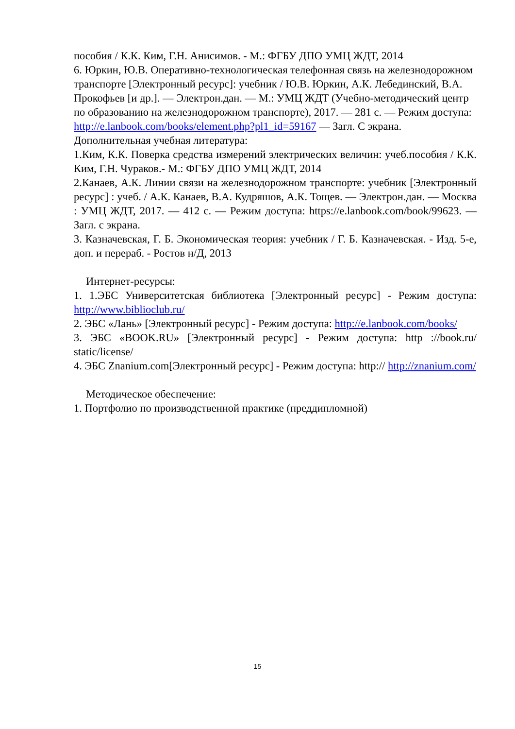пособия / К.К. Ким, Г.Н. Анисимов. - М.: ФГБУ ДПО УМЦ ЖДТ, 2014
6. Юркин, Ю.В. Оперативно-технологическая телефонная связь на железнодорожном транспорте [Электронный ресурс]: учебник / Ю.В. Юркин, А.К. Лебединский, В.А. Прокофьев [и др.]. — Электрон.дан. — М.: УМЦ ЖДТ (Учебно-методический центр по образованию на железнодорожном транспорте), 2017. — 281 с. — Режим доступа: http://e.lanbook.com/books/element.php?pl1_id=59167 — Загл. С экрана.
Дополнительная учебная литература:
1.Ким, К.К. Поверка средства измерений электрических величин: учеб.пособия / К.К. Ким, Г.Н. Чураков.- М.: ФГБУ ДПО УМЦ ЖДТ, 2014
2.Канаев, А.К. Линии связи на железнодорожном транспорте: учебник [Электронный ресурс] : учеб. / А.К. Канаев, В.А. Кудряшов, А.К. Тощев. — Электрон.дан. — Москва : УМЦ ЖДТ, 2017. — 412 с. — Режим доступа: https://e.lanbook.com/book/99623. — Загл. с экрана.
3. Казначевская, Г. Б. Экономическая теория: учебник / Г. Б. Казначевская. - Изд. 5-е, доп. и перераб. - Ростов н/Д, 2013
Интернет-ресурсы:
1. 1.ЭБС Университетская библиотека [Электронный ресурс] - Режим доступа: http://www.biblioclub.ru/
2. ЭБС «Лань» [Электронный ресурс] - Режим доступа: http://e.lanbook.com/books/
3. ЭБС «BOOK.RU» [Электронный ресурс] - Режим доступа: http ://book.ru/ static/license/
4. ЭБС Znanium.com[Электронный ресурс] - Режим доступа: http:// http://znanium.com/
Методическое обеспечение:
1. Портфолио по производственной практике (преддипломной)
15